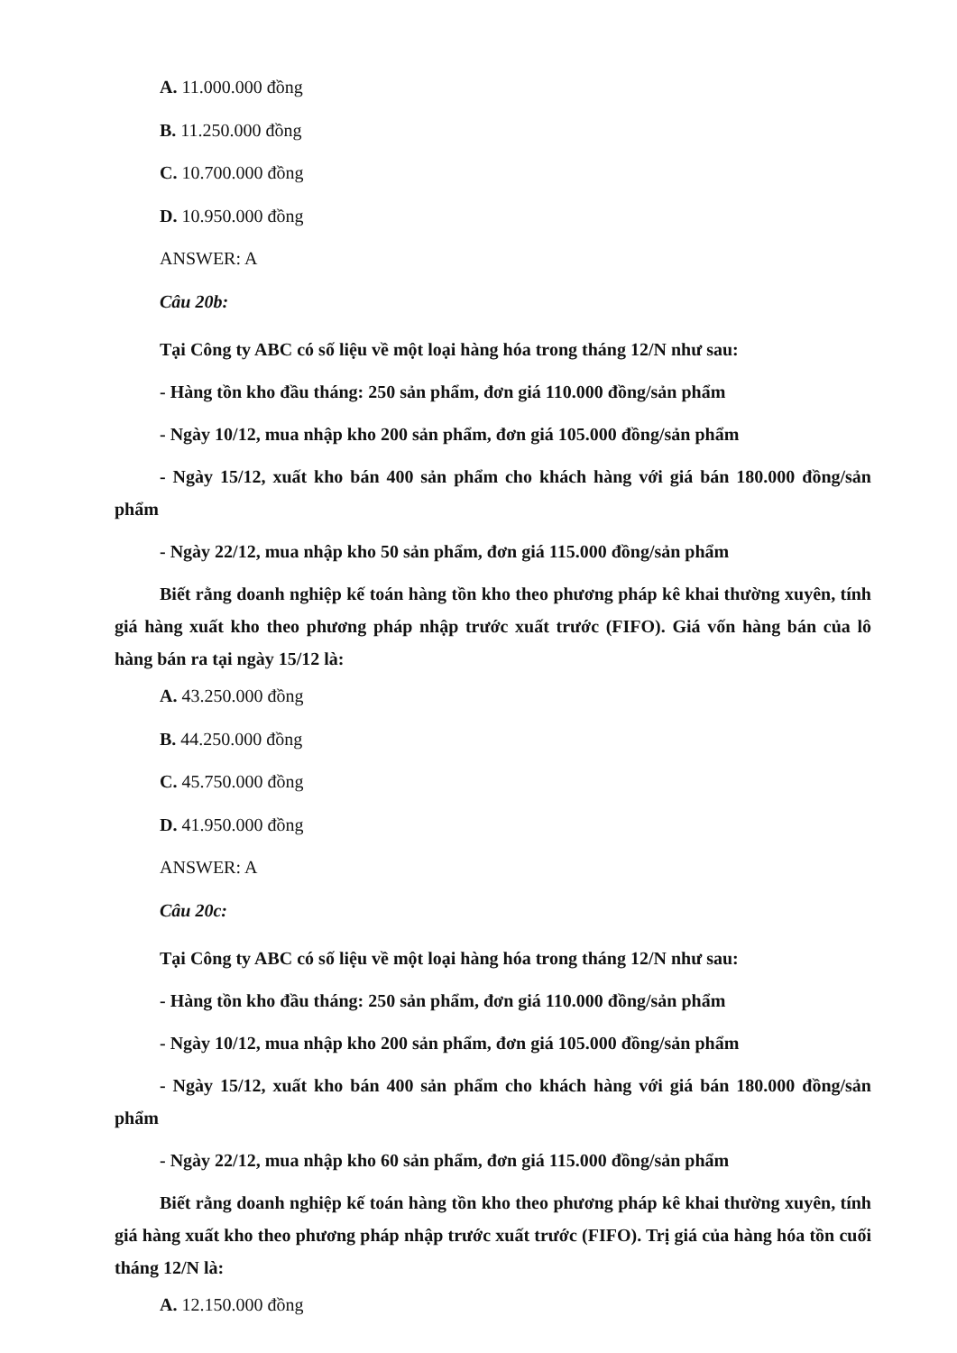A. 11.000.000 đồng
B. 11.250.000 đồng
C. 10.700.000 đồng
D. 10.950.000 đồng
ANSWER: A
Câu 20b:
Tại Công ty ABC có số liệu về một loại hàng hóa trong tháng 12/N như sau:
- Hàng tồn kho đầu tháng: 250 sản phẩm, đơn giá 110.000 đồng/sản phẩm
- Ngày 10/12, mua nhập kho 200 sản phẩm, đơn giá 105.000 đồng/sản phẩm
- Ngày 15/12, xuất kho bán 400 sản phẩm cho khách hàng với giá bán 180.000 đồng/sản phẩm
- Ngày 22/12, mua nhập kho 50 sản phẩm, đơn giá 115.000 đồng/sản phẩm
Biết rằng doanh nghiệp kế toán hàng tồn kho theo phương pháp kê khai thường xuyên, tính giá hàng xuất kho theo phương pháp nhập trước xuất trước (FIFO). Giá vốn hàng bán của lô hàng bán ra tại ngày 15/12 là:
A. 43.250.000 đồng
B. 44.250.000 đồng
C. 45.750.000 đồng
D. 41.950.000 đồng
ANSWER: A
Câu 20c:
Tại Công ty ABC có số liệu về một loại hàng hóa trong tháng 12/N như sau:
- Hàng tồn kho đầu tháng: 250 sản phẩm, đơn giá 110.000 đồng/sản phẩm
- Ngày 10/12, mua nhập kho 200 sản phẩm, đơn giá 105.000 đồng/sản phẩm
- Ngày 15/12, xuất kho bán 400 sản phẩm cho khách hàng với giá bán 180.000 đồng/sản phẩm
- Ngày 22/12, mua nhập kho 60 sản phẩm, đơn giá 115.000 đồng/sản phẩm
Biết rằng doanh nghiệp kế toán hàng tồn kho theo phương pháp kê khai thường xuyên, tính giá hàng xuất kho theo phương pháp nhập trước xuất trước (FIFO). Trị giá của hàng hóa tồn cuối tháng 12/N là:
A. 12.150.000 đồng